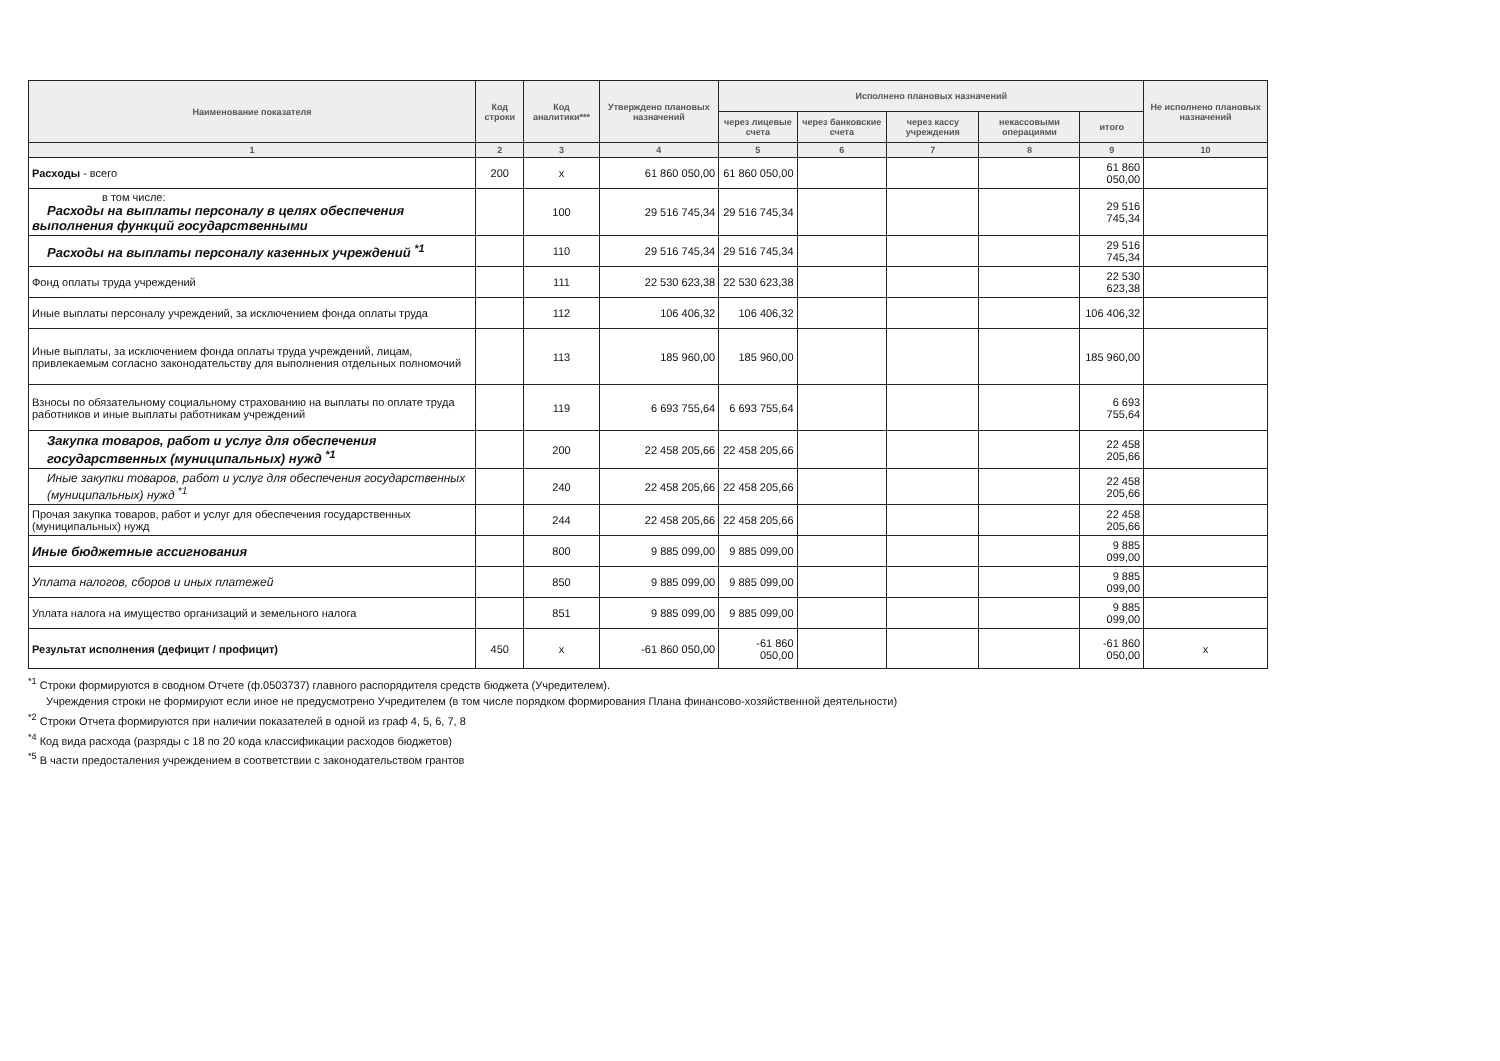| Наименование показателя | Код строки | Код аналитики*** | Утверждено плановых назначений | Исполнено плановых назначений | | | | | Не исполнено плановых назначений |
| --- | --- | --- | --- | --- | --- | --- | --- | --- | --- |
| | | | | через лицевые счета | через банковские счета | через кассу учреждения | некассовыми операциями | итого | |
| 1 | 2 | 3 | 4 | 5 | 6 | 7 | 8 | 9 | 10 |
| Расходы - всего | 200 | x | 61 860 050,00 | 61 860 050,00 | | | | 61 860 050,00 | |
| в том числе: Расходы на выплаты персоналу в целях обеспечения выполнения функций государственными | | 100 | 29 516 745,34 | 29 516 745,34 | | | | 29 516 745,34 | |
| Расходы на выплаты персоналу казенных учреждений <sup>*1</sup> | | 110 | 29 516 745,34 | 29 516 745,34 | | | | 29 516 745,34 | |
| Фонд оплаты труда учреждений | | 111 | 22 530 623,38 | 22 530 623,38 | | | | 22 530 623,38 | |
| Иные выплаты персоналу учреждений, за исключением фонда оплаты труда | | 112 | 106 406,32 | 106 406,32 | | | | 106 406,32 | |
| Иные выплаты, за исключением фонда оплаты труда учреждений, лицам, привлекаемым согласно законодательству для выполнения отдельных полномочий | | 113 | 185 960,00 | 185 960,00 | | | | 185 960,00 | |
| Взносы по обязательному социальному страхованию на выплаты по оплате труда работников и иные выплаты работникам учреждений | | 119 | 6 693 755,64 | 6 693 755,64 | | | | 6 693 755,64 | |
| Закупка товаров, работ и услуг для обеспечения государственных (муниципальных) нужд <sup>*1</sup> | | 200 | 22 458 205,66 | 22 458 205,66 | | | | 22 458 205,66 | |
| Иные закупки товаров, работ и услуг для обеспечения государственных (муниципальных) нужд <sup>*1</sup> | | 240 | 22 458 205,66 | 22 458 205,66 | | | | 22 458 205,66 | |
| Прочая закупка товаров, работ и услуг для обеспечения государственных (муниципальных) нужд | | 244 | 22 458 205,66 | 22 458 205,66 | | | | 22 458 205,66 | |
| Иные бюджетные ассигнования | | 800 | 9 885 099,00 | 9 885 099,00 | | | | 9 885 099,00 | |
| Уплата налогов, сборов и иных платежей | | 850 | 9 885 099,00 | 9 885 099,00 | | | | 9 885 099,00 | |
| Уплата налога на имущество организаций и земельного налога | | 851 | 9 885 099,00 | 9 885 099,00 | | | | 9 885 099,00 | |
| Результат исполнения (дефицит / профицит) | 450 | x | -61 860 050,00 | -61 860 050,00 | | | | -61 860 050,00 | x |
<sup>*1</sup> Строки формируются в сводном Отчете (ф.0503737) главного распорядителя средств бюджета (Учредителем).
Учреждения строки не формируют если иное не предусмотрено Учредителем (в том числе порядком формирования Плана финансово-хозяйственной деятельности)
<sup>*2</sup> Строки Отчета формируются при наличии показателей в одной из граф 4, 5, 6, 7, 8
<sup>*4</sup> Код вида расхода (разряды с 18 по 20 кода классификации расходов бюджетов)
<sup>*5</sup> В части предосталения учреждением в соответствии с законодательством грантов